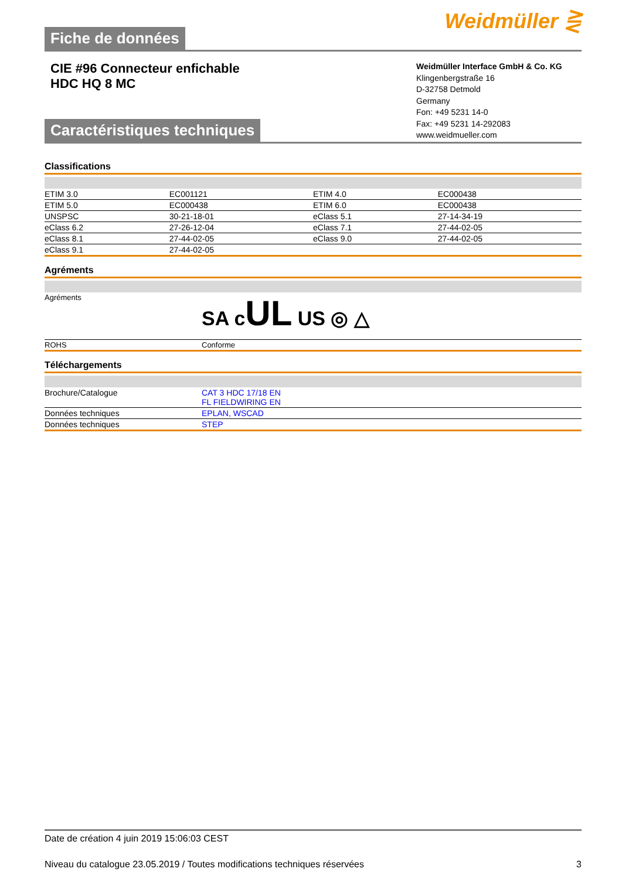Fiche de données Weidmüller ⋛
CIE #96 Connecteur enfichable
HDC HQ 8 MC
Weidmüller Interface GmbH & Co. KG
Klingenbergstraße 16
D-32758 Detmold
Germany
Fon: +49 5231 14-0
Fax: +49 5231 14-292083
www.weidmueller.com
Caractéristiques techniques
Classifications
| ETIM 3.0 | EC001121 | ETIM 4.0 | EC000438 |
| ETIM 5.0 | EC000438 | ETIM 6.0 | EC000438 |
| UNSPSC | 30-21-18-01 | eClass 5.1 | 27-14-34-19 |
| eClass 6.2 | 27-26-12-04 | eClass 7.1 | 27-44-02-05 |
| eClass 8.1 | 27-44-02-05 | eClass 9.0 | 27-44-02-05 |
| eClass 9.1 | 27-44-02-05 | | |
Agréments
| Agréments | SA c UL US ◎ △ |
| ROHS | Conforme |
Téléchargements
| Brochure/Catalogue | CAT 3 HDC 17/18 EN FL FIELDWIRING EN |
| Données techniques | EPLAN, WSCAD |
| Données techniques | STEP |
Date de création 4 juin 2019 15:06:03 CEST
Niveau du catalogue 23.05.2019 / Toutes modifications techniques réservées 3